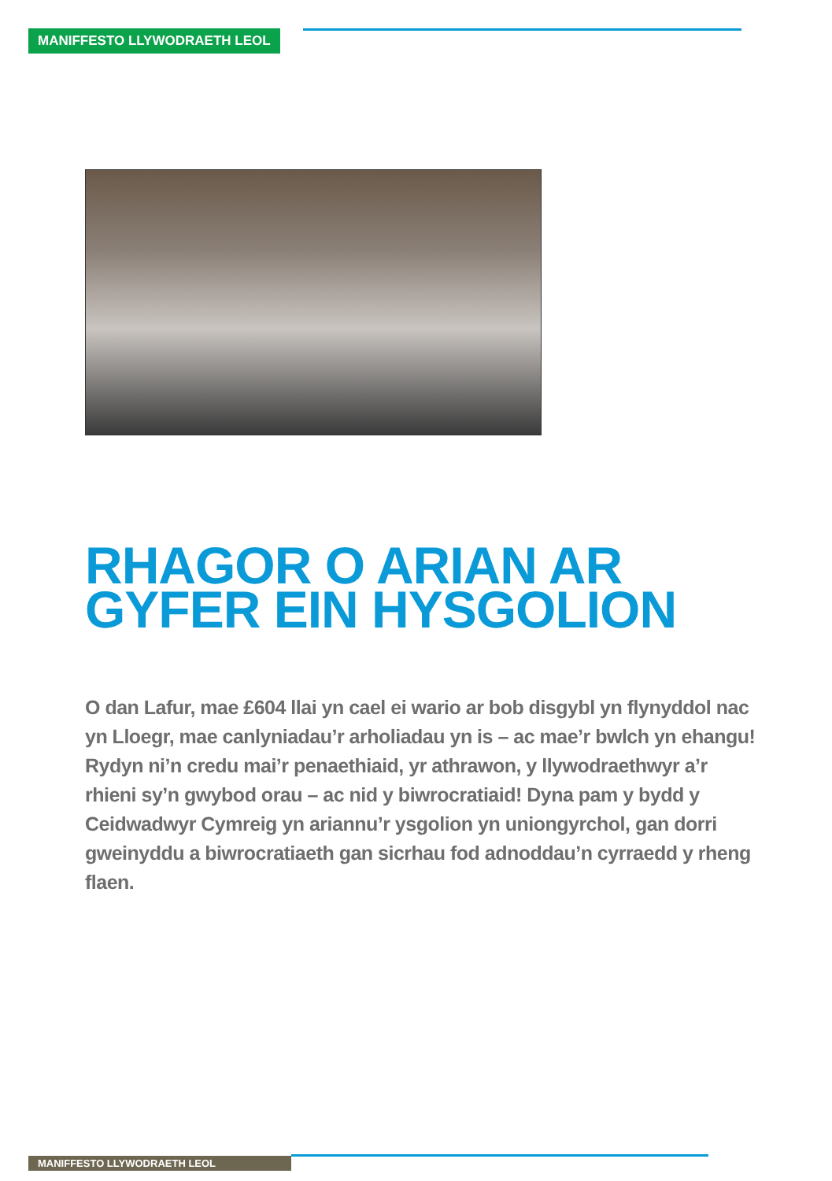MANIFFESTO LLYWODRAETH LEOL
RHAGOR O ARIAN AR GYFER EIN HYSGOLION
O dan Lafur, mae £604 llai yn cael ei wario ar bob disgybl yn flynyddol nac yn Lloegr, mae canlyniadau’r arholiadau yn is – ac mae’r bwlch yn ehangu! Rydyn ni’n credu mai’r penaethiaid, yr athrawon, y llywodraethwyr a’r rhieni sy’n gwybod orau – ac nid y biwrocratiaid! Dyna pam y bydd y Ceidwadwyr Cymreig yn ariannu’r ysgolion yn uniongyrchol, gan dorri gweinyddu a biwrocratiaeth gan sicrhau fod adnoddau’n cyrraedd y rheng flaen.
MANIFFESTO LLYWODRAETH LEOL